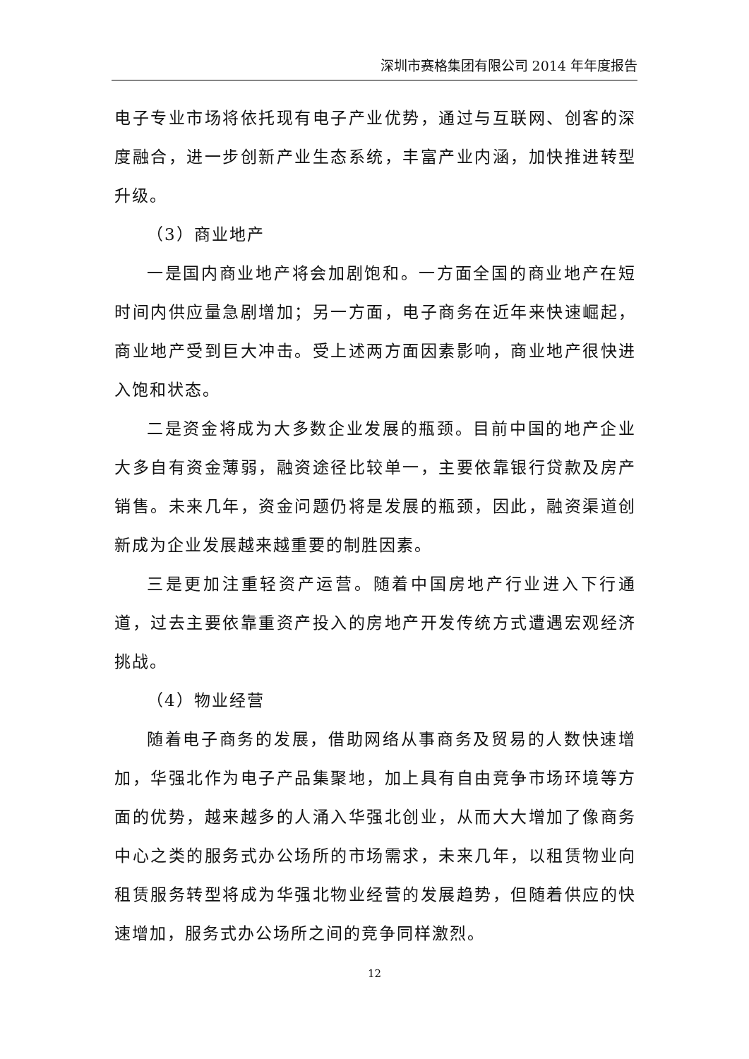深圳市赛格集团有限公司 2014 年年度报告
电子专业市场将依托现有电子产业优势，通过与互联网、创客的深度融合，进一步创新产业生态系统，丰富产业内涵，加快推进转型升级。
（3）商业地产
一是国内商业地产将会加剧饱和。一方面全国的商业地产在短时间内供应量急剧增加；另一方面，电子商务在近年来快速崛起，商业地产受到巨大冲击。受上述两方面因素影响，商业地产很快进入饱和状态。
二是资金将成为大多数企业发展的瓶颈。目前中国的地产企业大多自有资金薄弱，融资途径比较单一，主要依靠银行贷款及房产销售。未来几年，资金问题仍将是发展的瓶颈，因此，融资渠道创新成为企业发展越来越重要的制胜因素。
三是更加注重轻资产运营。随着中国房地产行业进入下行通道，过去主要依靠重资产投入的房地产开发传统方式遭遇宏观经济挑战。
（4）物业经营
随着电子商务的发展，借助网络从事商务及贸易的人数快速增加，华强北作为电子产品集聚地，加上具有自由竞争市场环境等方面的优势，越来越多的人涌入华强北创业，从而大大增加了像商务中心之类的服务式办公场所的市场需求，未来几年，以租赁物业向租赁服务转型将成为华强北物业经营的发展趋势，但随着供应的快速增加，服务式办公场所之间的竞争同样激烈。
12